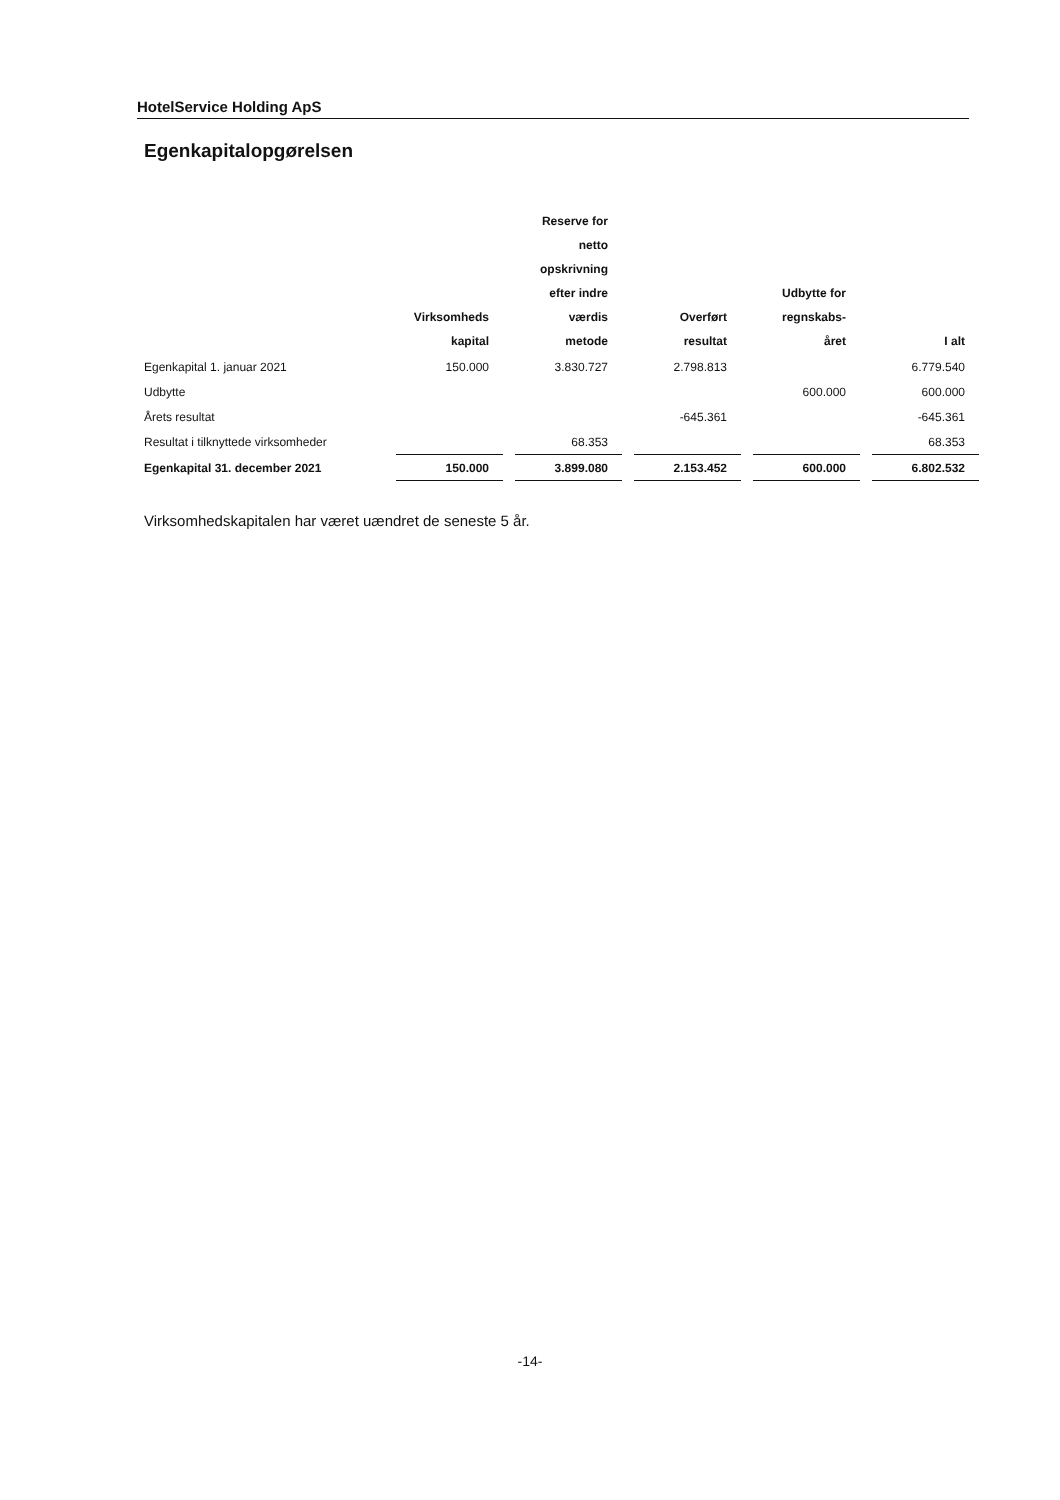HotelService Holding ApS
Egenkapitalopgørelsen
| | Virksomheds kapital | Reserve for netto opskrivning efter indre værdis metode | Overført resultat | Udbytte for regnskabs- året | I alt |
| --- | --- | --- | --- | --- | --- |
| Egenkapital 1. januar 2021 | 150.000 | 3.830.727 | 2.798.813 | | 6.779.540 |
| Udbytte | | | | 600.000 | 600.000 |
| Årets resultat | | | -645.361 | | -645.361 |
| Resultat i tilknyttede virksomheder | | 68.353 | | | 68.353 |
| Egenkapital 31. december 2021 | 150.000 | 3.899.080 | 2.153.452 | 600.000 | 6.802.532 |
Virksomhedskapitalen har været uændret de seneste 5 år.
-14-